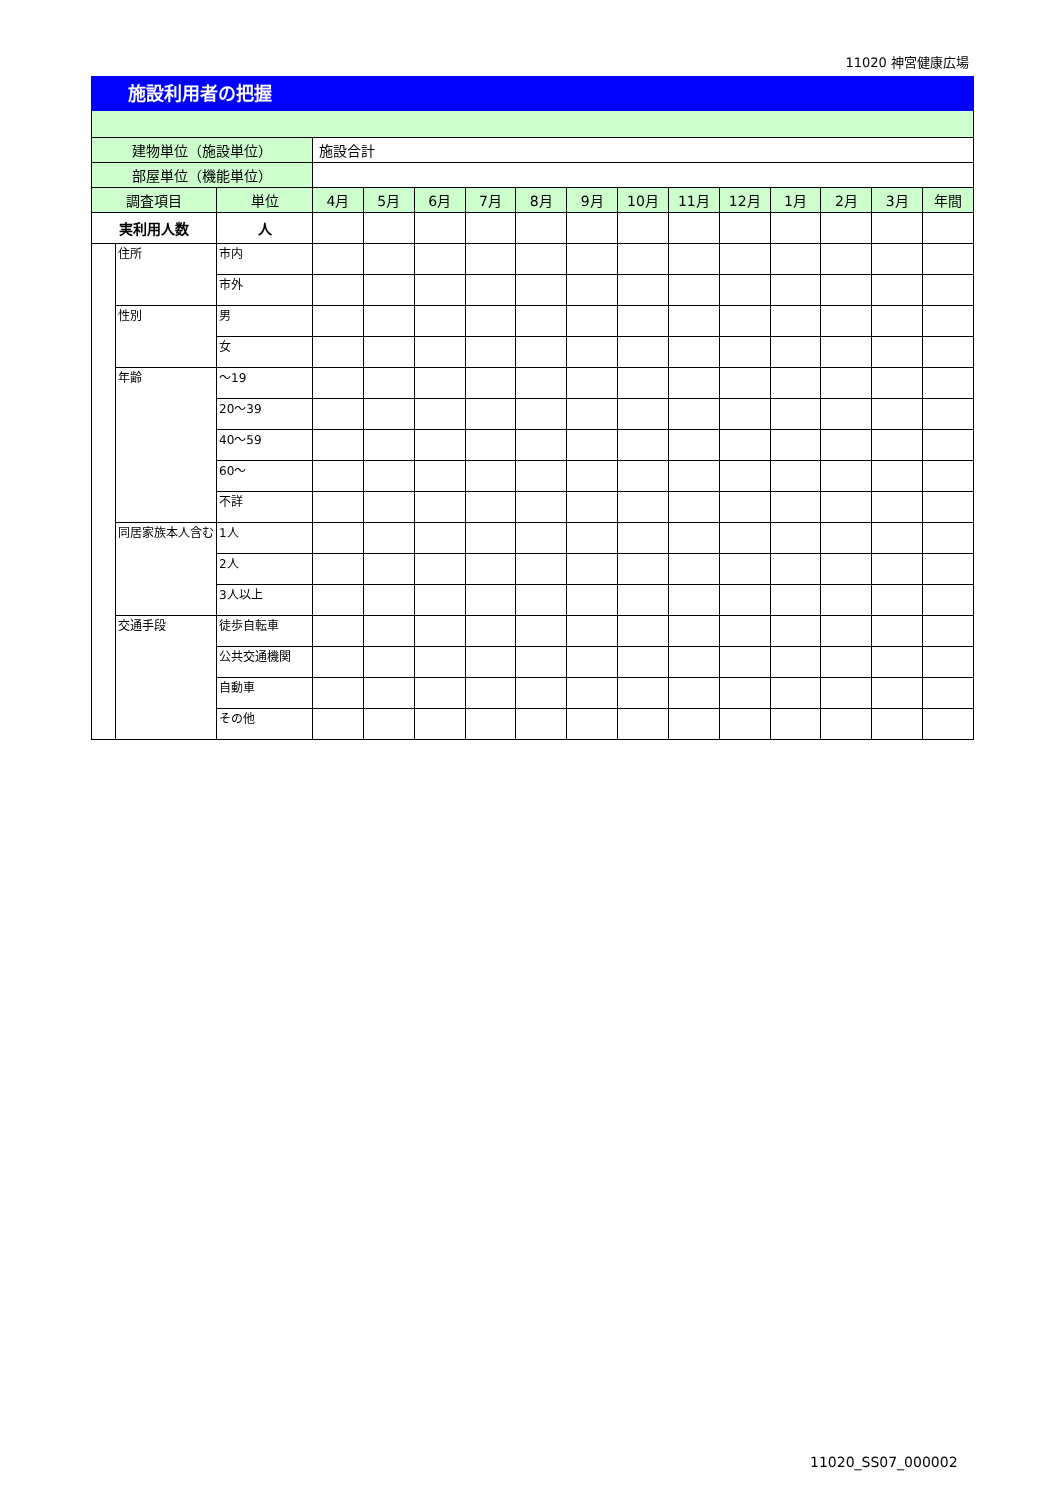11020 神宮健康広場
施設利用者の把握
| 建物単位（施設単位） | | | 施設合計 | | | | | | | | | | | | |
| 部屋単位（機能単位） | | | | | | | | | | | | | | | |
| 調査項目 | | 単位 | 4月 | 5月 | 6月 | 7月 | 8月 | 9月 | 10月 | 11月 | 12月 | 1月 | 2月 | 3月 | 年間 |
| 実利用人数 | | 人 | | | | | | | | | | | | | |
| | 住所 | 市内 | | | | | | | | | | | | | |
| | | 市外 | | | | | | | | | | | | | |
| | 性別 | 男 | | | | | | | | | | | | | |
| | | 女 | | | | | | | | | | | | | |
| | 年齢 | ～19 | | | | | | | | | | | | | |
| | | 20～39 | | | | | | | | | | | | | |
| | | 40～59 | | | | | | | | | | | | | |
| | | 60～ | | | | | | | | | | | | | |
| | | 不詳 | | | | | | | | | | | | | |
| | 同居家族本人含む | 1人 | | | | | | | | | | | | | |
| | | 2人 | | | | | | | | | | | | | |
| | | 3人以上 | | | | | | | | | | | | | |
| | 交通手段 | 徒歩自転車 | | | | | | | | | | | | | |
| | | 公共交通機関 | | | | | | | | | | | | | |
| | | 自動車 | | | | | | | | | | | | | |
| | | その他 | | | | | | | | | | | | | |
11020_SS07_000002